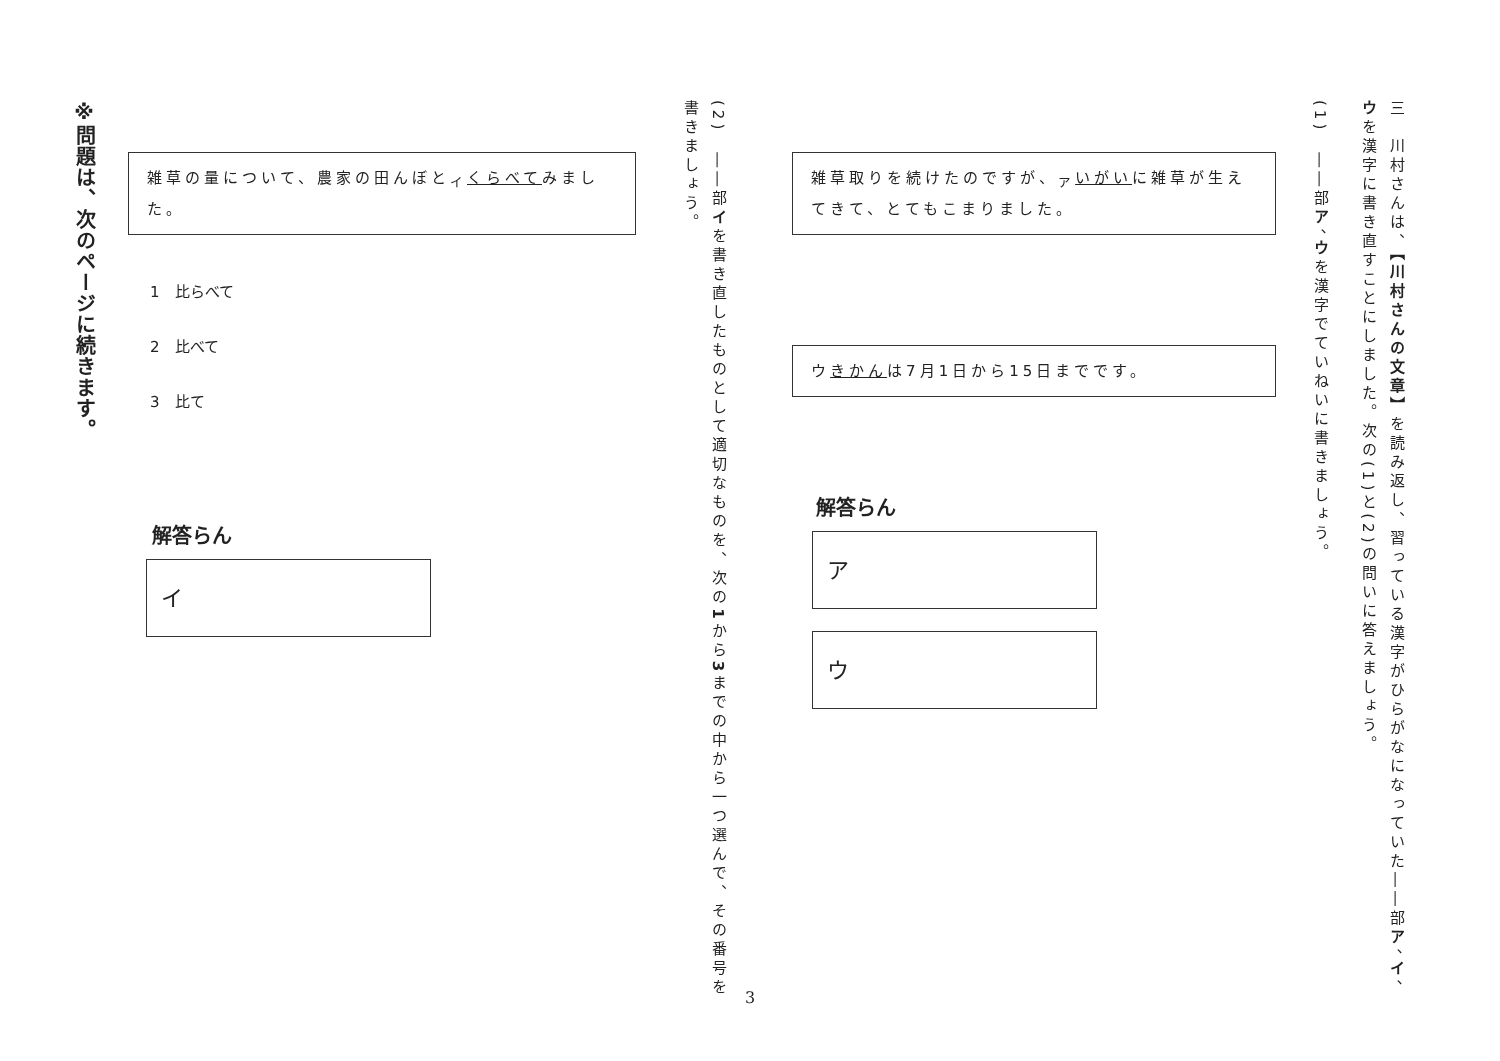三　川村さんは、【川村さんの文章】を読み返し、習っている漢字がひらがなになっていた――部ア、イ、ウを漢字に書き直すことにしました。次の(1)と(2)の問いに答えましょう。
(1)　――部ア、ウを漢字でていねいに書きましょう。
雑草取りを続けたのですが、<sub>ア</sub>いがいに雑草が生えてきて、とてもこまりました。
ウきかんは7月1日から15日までです。
解答らん
ア
ウ
(2)　――部イを書き直したものとして適切なものを、次の1から3までの中から一つ選んで、その番号を書きましょう。
雑草の量について、農家の田んぼと<sub>イ</sub>くらべてみました。
1　比らべて
2　比べて
3　比て
解答らん
イ
※問題は、次のページに続きます。
3